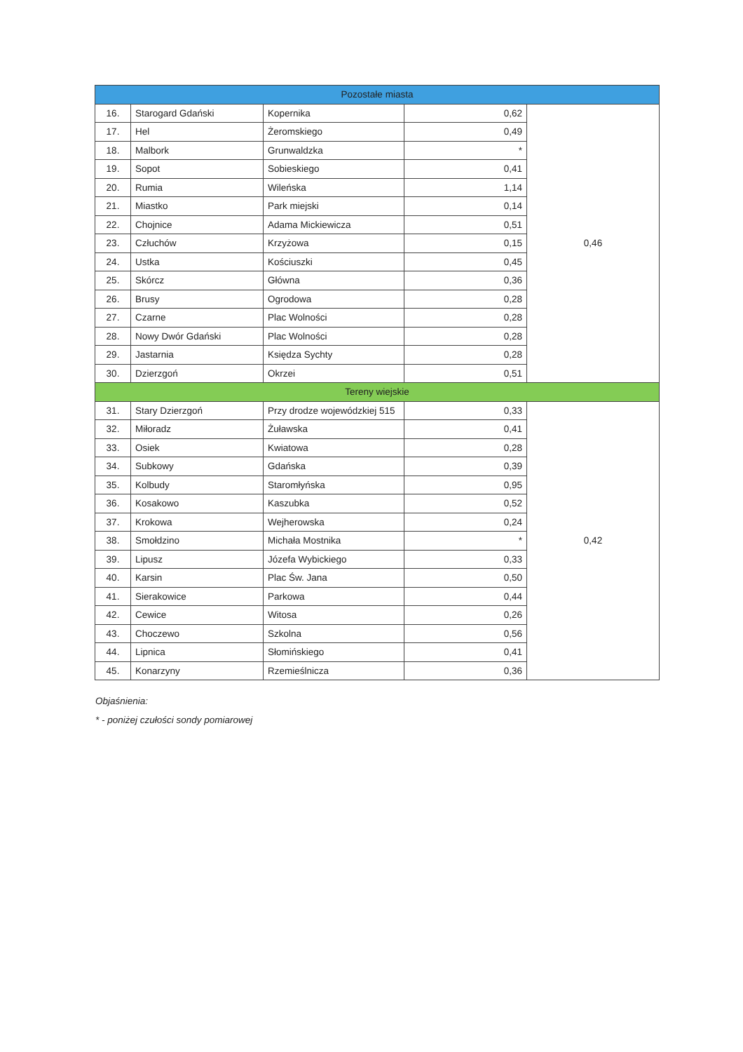| Pozostałe miasta | | | | | |
| 16. | Starogard Gdański | Kopernika | | 0,62 | 0,46 |
| 17. | Hel | Żeromskiego | | 0,49 | |
| 18. | Malbork | Grunwaldzka | | * | |
| 19. | Sopot | Sobieskiego | | 0,41 | |
| 20. | Rumia | Wileńska | | 1,14 | |
| 21. | Miastko | Park miejski | | 0,14 | |
| 22. | Chojnice | Adama Mickiewicza | | 0,51 | |
| 23. | Człuchów | Krzyżowa | | 0,15 | |
| 24. | Ustka | Kościuszki | | 0,45 | |
| 25. | Skórcz | Główna | | 0,36 | |
| 26. | Brusy | Ogrodowa | | 0,28 | |
| 27. | Czarne | Plac Wolności | | 0,28 | |
| 28. | Nowy Dwór Gdański | Plac Wolności | | 0,28 | |
| 29. | Jastarnia | Księdza Sychty | | 0,28 | |
| 30. | Dzierzgoń | Okrzei | | 0,51 | |
| Tereny wiejskie | | | | | |
| 31. | Stary Dzierzgoń | | Przy drodze wojewódzkiej 515 | 0,33 | 0,42 |
| 32. | Miłoradz | | Żuławska | 0,41 | |
| 33. | Osiek | | Kwiatowa | 0,28 | |
| 34. | Subkowy | | Gdańska | 0,39 | |
| 35. | Kolbudy | | Staromłyńska | 0,95 | |
| 36. | Kosakowo | | Kaszubka | 0,52 | |
| 37. | Krokowa | | Wejherowska | 0,24 | |
| 38. | Smołdzino | | Michała Mostnika | * | |
| 39. | Lipusz | | Józefa Wybickiego | 0,33 | |
| 40. | Karsin | | Plac Św. Jana | 0,50 | |
| 41. | Sierakowice | | Parkowa | 0,44 | |
| 42. | Cewice | | Witosa | 0,26 | |
| 43. | Choczewo | | Szkolna | 0,56 | |
| 44. | Lipnica | | Słomińskiego | 0,41 | |
| 45. | Konarzyny | | Rzemieślnicza | 0,36 | |
Objaśnienia:
* - poniżej czułości sondy pomiarowej